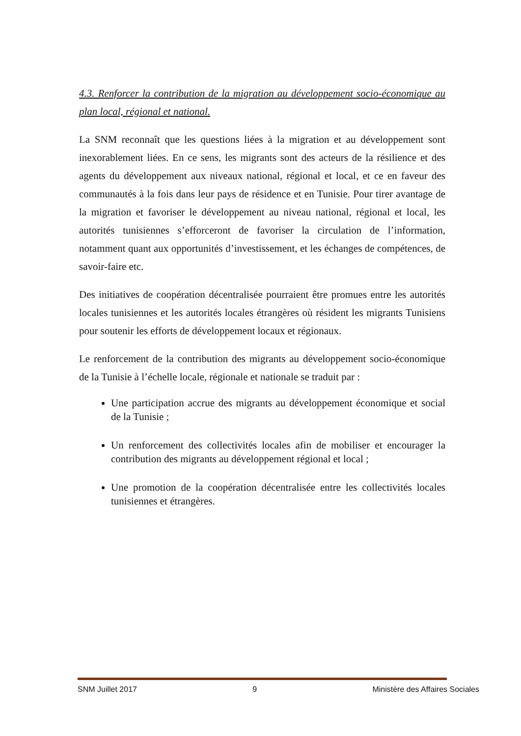4.3. Renforcer la contribution de la migration au développement socio-économique au plan local, régional et national.
La SNM reconnaît que les questions liées à la migration et au développement sont inexorablement liées. En ce sens, les migrants sont des acteurs de la résilience et des agents du développement aux niveaux national, régional et local, et ce en faveur des communautés à la fois dans leur pays de résidence et en Tunisie. Pour tirer avantage de la migration et favoriser le développement au niveau national, régional et local, les autorités tunisiennes s’efforceront de favoriser la circulation de l’information, notamment quant aux opportunités d’investissement, et les échanges de compétences, de savoir-faire etc.
Des initiatives de coopération décentralisée pourraient être promues entre les autorités locales tunisiennes et les autorités locales étrangères où résident les migrants Tunisiens pour soutenir les efforts de développement locaux et régionaux.
Le renforcement de la contribution des migrants au développement socio-économique de la Tunisie à l’échelle locale, régionale et nationale se traduit par :
Une participation accrue des migrants au développement économique et social de la Tunisie ;
Un renforcement des collectivités locales afin de mobiliser et encourager la contribution des migrants au développement régional et local ;
Une promotion de la coopération décentralisée entre les collectivités locales tunisiennes et étrangères.
SNM Juillet 2017 9 Ministère des Affaires Sociales